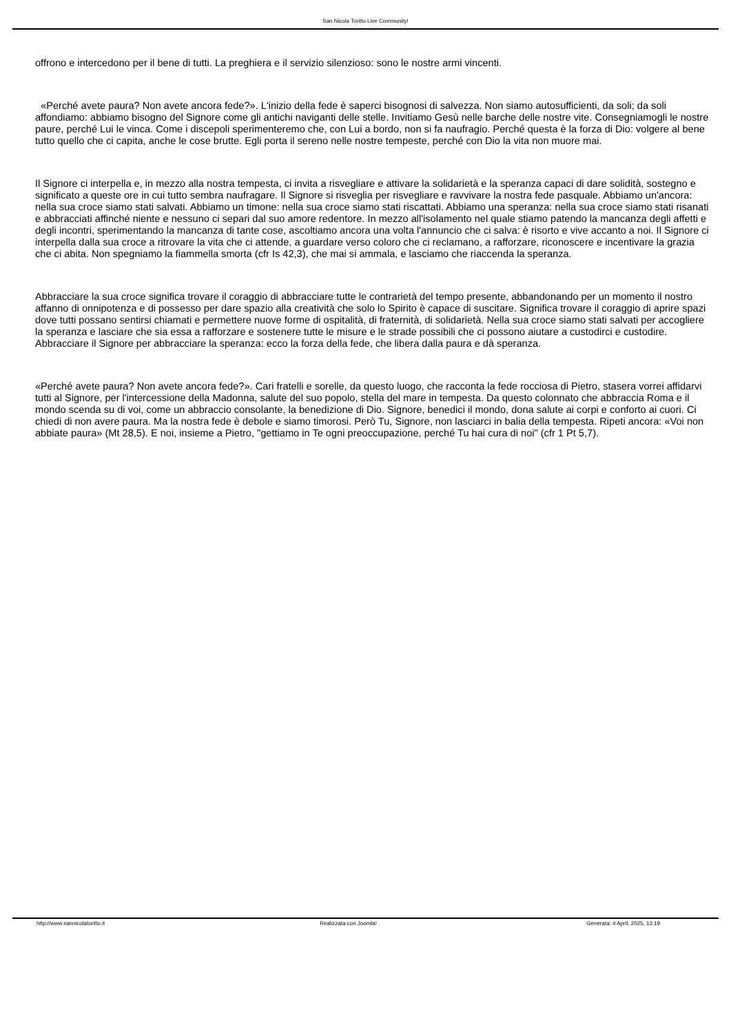San Nicola Toritto Live Community!
offrono e intercedono per il bene di tutti. La preghiera e il servizio silenzioso: sono le nostre armi vincenti.
«Perché avete paura? Non avete ancora fede?». L'inizio della fede è saperci bisognosi di salvezza. Non siamo autosufficienti, da soli; da soli affondiamo: abbiamo bisogno del Signore come gli antichi naviganti delle stelle. Invitiamo Gesù nelle barche delle nostre vite. Consegniamogli le nostre paure, perché Lui le vinca. Come i discepoli sperimenteremo che, con Lui a bordo, non si fa naufragio. Perché questa è la forza di Dio: volgere al bene tutto quello che ci capita, anche le cose brutte. Egli porta il sereno nelle nostre tempeste, perché con Dio la vita non muore mai.
Il Signore ci interpella e, in mezzo alla nostra tempesta, ci invita a risvegliare e attivare la solidarietà e la speranza capaci di dare solidità, sostegno e significato a queste ore in cui tutto sembra naufragare. Il Signore si risveglia per risvegliare e ravvivare la nostra fede pasquale. Abbiamo un'ancora: nella sua croce siamo stati salvati. Abbiamo un timone: nella sua croce siamo stati riscattati. Abbiamo una speranza: nella sua croce siamo stati risanati e abbracciati affinché niente e nessuno ci separi dal suo amore redentore. In mezzo all'isolamento nel quale stiamo patendo la mancanza degli affetti e degli incontri, sperimentando la mancanza di tante cose, ascoltiamo ancora una volta l'annuncio che ci salva: è risorto e vive accanto a noi. Il Signore ci interpella dalla sua croce a ritrovare la vita che ci attende, a guardare verso coloro che ci reclamano, a rafforzare, riconoscere e incentivare la grazia che ci abita. Non spegniamo la fiammella smorta (cfr Is 42,3), che mai si ammala, e lasciamo che riaccenda la speranza.
Abbracciare la sua croce significa trovare il coraggio di abbracciare tutte le contrarietà del tempo presente, abbandonando per un momento il nostro affanno di onnipotenza e di possesso per dare spazio alla creatività che solo lo Spirito è capace di suscitare. Significa trovare il coraggio di aprire spazi dove tutti possano sentirsi chiamati e permettere nuove forme di ospitalità, di fraternità, di solidarietà. Nella sua croce siamo stati salvati per accogliere la speranza e lasciare che sia essa a rafforzare e sostenere tutte le misure e le strade possibili che ci possono aiutare a custodirci e custodire. Abbracciare il Signore per abbracciare la speranza: ecco la forza della fede, che libera dalla paura e dà speranza.
«Perché avete paura? Non avete ancora fede?». Cari fratelli e sorelle, da questo luogo, che racconta la fede rocciosa di Pietro, stasera vorrei affidarvi tutti al Signore, per l'intercessione della Madonna, salute del suo popolo, stella del mare in tempesta. Da questo colonnato che abbraccia Roma e il mondo scenda su di voi, come un abbraccio consolante, la benedizione di Dio. Signore, benedici il mondo, dona salute ai corpi e conforto ai cuori. Ci chiedi di non avere paura. Ma la nostra fede è debole e siamo timorosi. Però Tu, Signore, non lasciarci in balia della tempesta. Ripeti ancora: «Voi non abbiate paura» (Mt 28,5). E noi, insieme a Pietro, "gettiamo in Te ogni preoccupazione, perché Tu hai cura di noi" (cfr 1 Pt 5,7).
http://www.sannicolatoritto.it Realizzata con Joomla! Generata: 4 April, 2025, 13:19